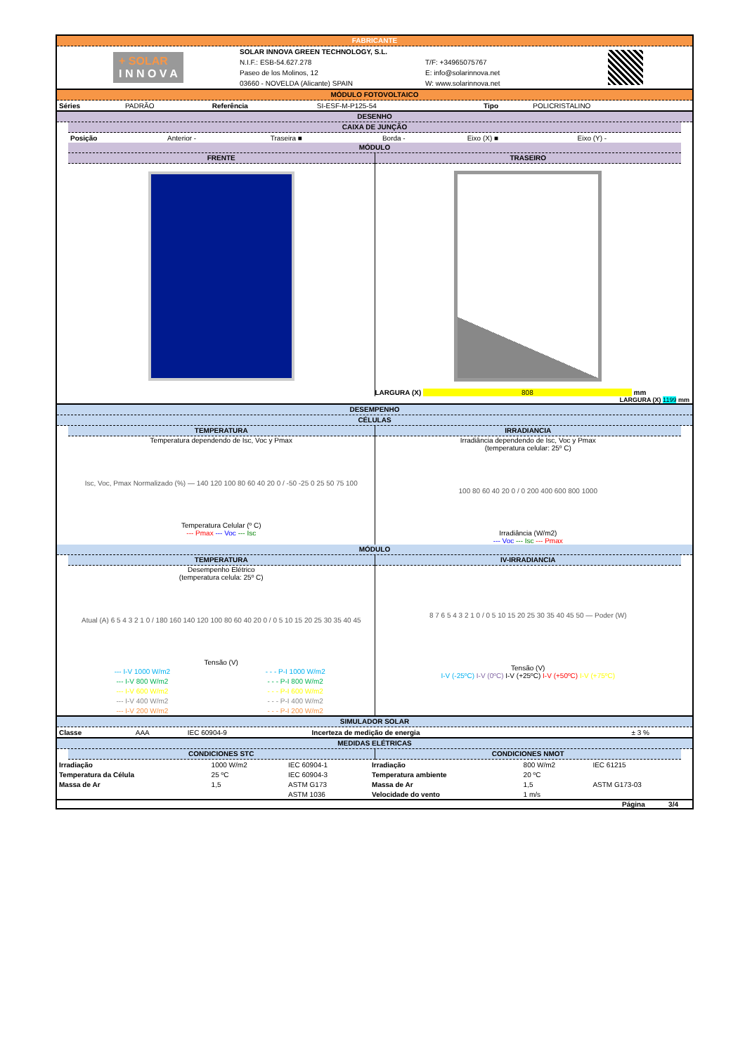FABRICANTE
+ SOLAR
I N N O V A
SOLAR INNOVA GREEN TECHNOLOGY, S.L.
N.I.F.: ESB-54.627.278
Paseo de los Molinos, 12
03660 - NOVELDA (Alicante) SPAIN
T/F: +34965075767
E: info@solarinnova.net
W: www.solarinnova.net
MÓDULO FOTOVOLTAICO
| Séries | PADRÃO | Referência | SI-ESF-M-P125-54 | Tipo | POLICRISTALINO |
DESENHO
CAIXA DE JUNÇÃO
| Posição | Anterior - | Traseira ■ | Borda - | Eixo (X) ■ | Eixo (Y) - |
MÓDULO
FRENTE TRASEIRO
LARGURA (X) 808 mm
LARGURA (X) 1199 mm
DESEMPENHO
CÉLULAS
TEMPERATURA
Temperatura dependendo de Isc, Voc y Pmax
Isc, Voc, Pmax Normalizado (%) — 140 120 100 80 60 40 20 0 / -50 -25 0 25 50 75 100
Temperatura Celular (º C)
--- Pmax --- Voc --- Isc
IRRADIANCIA
Irradiância dependendo de Isc, Voc y Pmax
(temperatura celular: 25º C)
100 80 60 40 20 0 / 0 200 400 600 800 1000
Irradiância (W/m2)
--- Voc --- Isc --- Pmax
MÓDULO
TEMPERATURA
Desempenho Elétrico
(temperatura celula: 25º C)
Atual (A) 6 5 4 3 2 1 0 / 180 160 140 120 100 80 60 40 20 0 / 0 5 10 15 20 25 30 35 40 45
Tensão (V)
| --- I-V 1000 W/m2 | - - - P-I 1000 W/m2 |
| --- I-V 800 W/m2 | - - - P-I 800 W/m2 |
| --- I-V 600 W/m2 | - - - P-I 600 W/m2 |
| --- I-V 400 W/m2 | - - - P-I 400 W/m2 |
| --- I-V 200 W/m2 | - - - P-I 200 W/m2 |
IV-IRRADIANCIA
8 7 6 5 4 3 2 1 0 / 0 5 10 15 20 25 30 35 40 45 50 — Poder (W)
Tensão (V)
I-V (-25ºC) I-V (0ºC) I-V (+25ºC) I-V (+50ºC) I-V (+75ºC)
SIMULADOR SOLAR
| Classe | AAA | IEC 60904-9 | Incerteza de medição de energia | ± 3 % |
MEDIDAS ELÉTRICAS
CONDICIONES STC CONDICIONES NMOT
| Irradiação | 1000 W/m2 | IEC 60904-1 | Irradiação | 800 W/m2 | IEC 61215 |
| Temperatura da Célula | 25 ºC | IEC 60904-3 | Temperatura ambiente | 20 ºC | |
| Massa de Ar | 1,5 | ASTM G173 | Massa de Ar | 1,5 | ASTM G173-03 |
| | | ASTM 1036 | Velocidade do vento | 1 m/s | |
Página 3/4